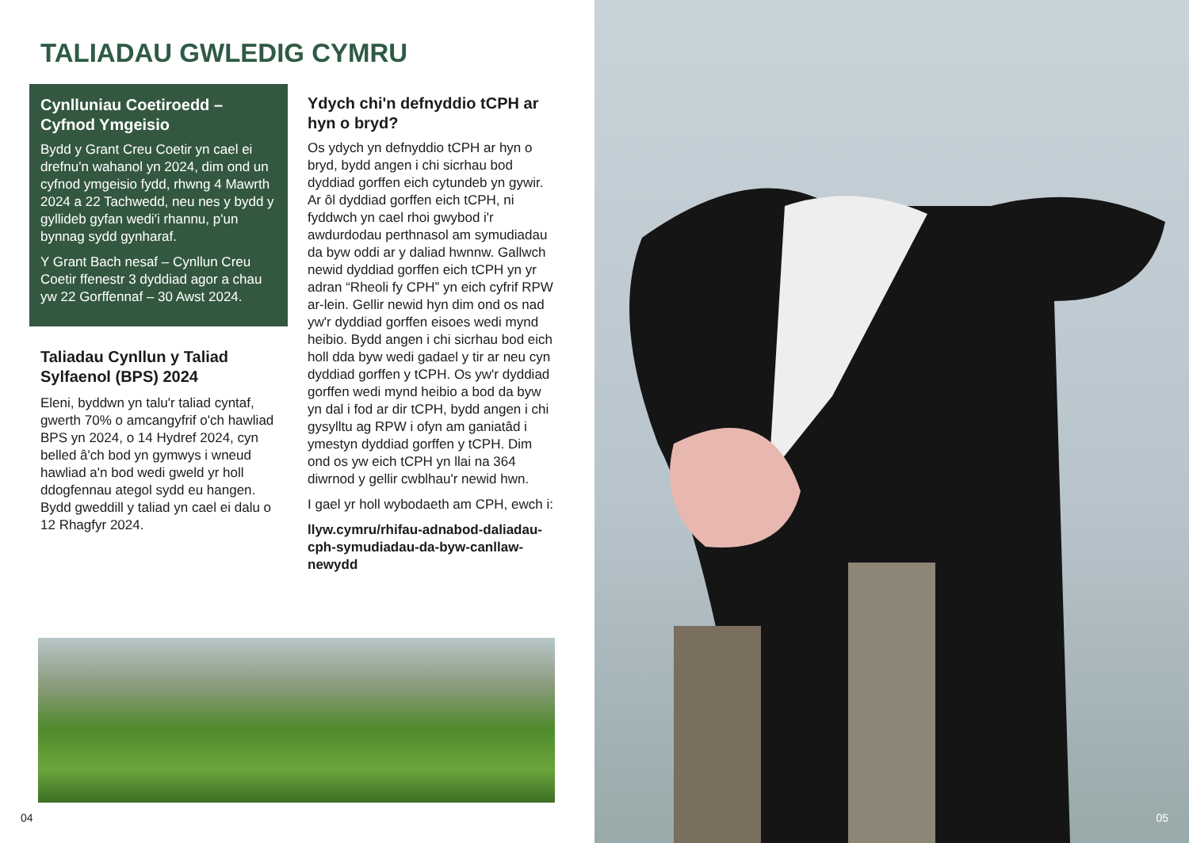TALIADAU GWLEDIG CYMRU
Cynlluniau Coetiroedd – Cyfnod Ymgeisio
Bydd y Grant Creu Coetir yn cael ei drefnu'n wahanol yn 2024, dim ond un cyfnod ymgeisio fydd, rhwng 4 Mawrth 2024 a 22 Tachwedd, neu nes y bydd y gyllideb gyfan wedi'i rhannu, p'un bynnag sydd gynharaf.
Y Grant Bach nesaf – Cynllun Creu Coetir ffenestr 3 dyddiad agor a chau yw 22 Gorffennaf – 30 Awst 2024.
Taliadau Cynllun y Taliad Sylfaenol (BPS) 2024
Eleni, byddwn yn talu'r taliad cyntaf, gwerth 70% o amcangyfrif o'ch hawliad BPS yn 2024, o 14 Hydref 2024, cyn belled â'ch bod yn gymwys i wneud hawliad a'n bod wedi gweld yr holl ddogfennau ategol sydd eu hangen. Bydd gweddill y taliad yn cael ei dalu o 12 Rhagfyr 2024.
Ydych chi'n defnyddio tCPH ar hyn o bryd?
Os ydych yn defnyddio tCPH ar hyn o bryd, bydd angen i chi sicrhau bod dyddiad gorffen eich cytundeb yn gywir. Ar ôl dyddiad gorffen eich tCPH, ni fyddwch yn cael rhoi gwybod i'r awdurdodau perthnasol am symudiadau da byw oddi ar y daliad hwnnw. Gallwch newid dyddiad gorffen eich tCPH yn yr adran “Rheoli fy CPH” yn eich cyfrif RPW ar-lein. Gellir newid hyn dim ond os nad yw'r dyddiad gorffen eisoes wedi mynd heibio. Bydd angen i chi sicrhau bod eich holl dda byw wedi gadael y tir ar neu cyn dyddiad gorffen y tCPH. Os yw'r dyddiad gorffen wedi mynd heibio a bod da byw yn dal i fod ar dir tCPH, bydd angen i chi gysylltu ag RPW i ofyn am ganiatâd i ymestyn dyddiad gorffen y tCPH. Dim ond os yw eich tCPH yn llai na 364 diwrnod y gellir cwblhau'r newid hwn.
I gael yr holl wybodaeth am CPH, ewch i:
llyw.cymru/rhifau-adnabod-daliadau-cph-symudiadau-da-byw-canllaw-newydd
04
05